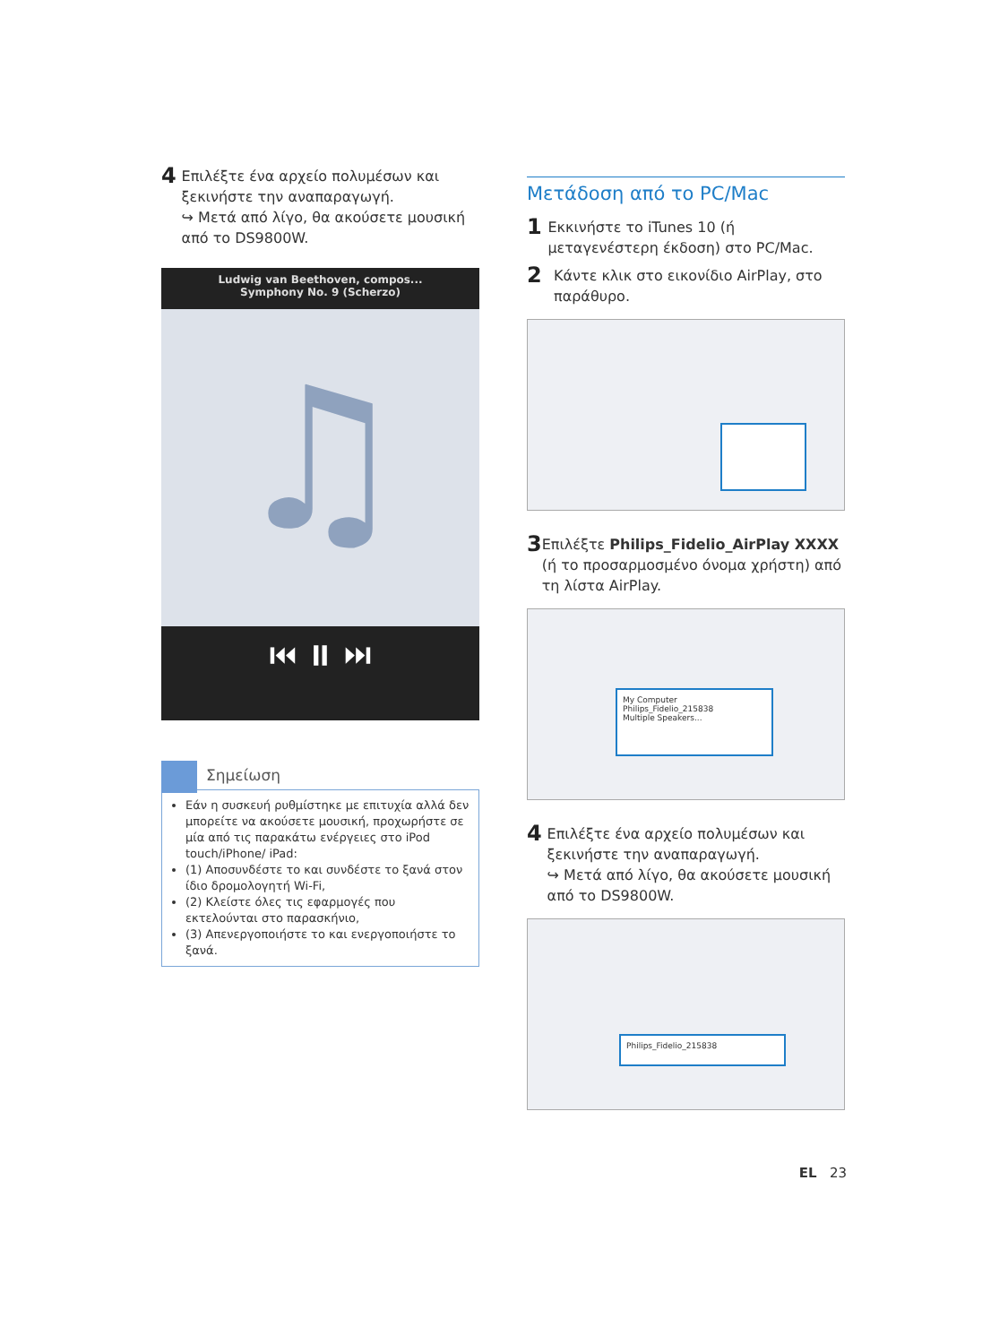4
Επιλέξτε ένα αρχείο πολυμέσων και ξεκινήστε την αναπαραγωγή.
↪ Μετά από λίγο, θα ακούσετε μουσική από το DS9800W.
Ludwig van Beethoven, compos...
Symphony No. 9 (Scherzo)
♫
⏮ ⏸ ⏭
Σημείωση
Εάν η συσκευή ρυθμίστηκε με επιτυχία αλλά δεν μπορείτε να ακούσετε μουσική, προχωρήστε σε μία από τις παρακάτω ενέργειες στο iPod touch/iPhone/ iPad:
(1) Αποσυνδέστε το και συνδέστε το ξανά στον ίδιο δρομολογητή Wi-Fi,
(2) Κλείστε όλες τις εφαρμογές που εκτελούνται στο παρασκήνιο,
(3) Απενεργοποιήστε το και ενεργοποιήστε το ξανά.
Μετάδοση από το PC/Mac
1
Εκκινήστε το iTunes 10 (ή μεταγενέστερη έκδοση) στο PC/Mac.
2
Κάντε κλικ στο εικονίδιο AirPlay, στο παράθυρο.
3
Επιλέξτε Philips_Fidelio_AirPlay XXXX (ή το προσαρμοσμένο όνομα χρήστη) από τη λίστα AirPlay.
My Computer
Philips_Fidelio_215838
Multiple Speakers...
4
Επιλέξτε ένα αρχείο πολυμέσων και ξεκινήστε την αναπαραγωγή.
↪ Μετά από λίγο, θα ακούσετε μουσική από το DS9800W.
Philips_Fidelio_215838
EL 23